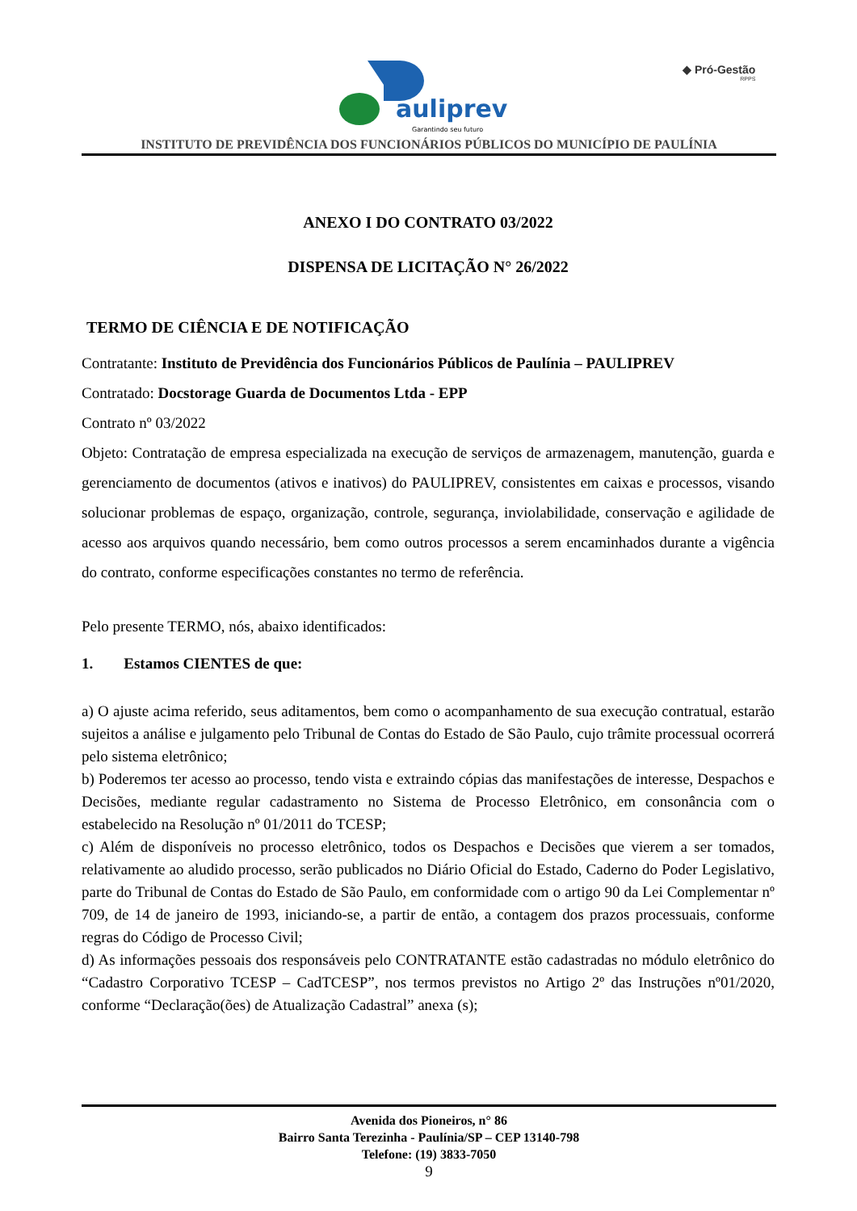auliprev
Garantindo seu futuro
◆ Pró-Gestão
RPPS
INSTITUTO DE PREVIDÊNCIA DOS FUNCIONÁRIOS PÚBLICOS DO MUNICÍPIO DE PAULÍNIA
ANEXO I DO CONTRATO 03/2022
DISPENSA DE LICITAÇÃO N° 26/2022
TERMO DE CIÊNCIA E DE NOTIFICAÇÃO
Contratante: Instituto de Previdência dos Funcionários Públicos de Paulínia – PAULIPREV
Contratado: Docstorage Guarda de Documentos Ltda - EPP
Contrato nº 03/2022
Objeto: Contratação de empresa especializada na execução de serviços de armazenagem, manutenção, guarda e gerenciamento de documentos (ativos e inativos) do PAULIPREV, consistentes em caixas e processos, visando solucionar problemas de espaço, organização, controle, segurança, inviolabilidade, conservação e agilidade de acesso aos arquivos quando necessário, bem como outros processos a serem encaminhados durante a vigência do contrato, conforme especificações constantes no termo de referência.
Pelo presente TERMO, nós, abaixo identificados:
1. Estamos CIENTES de que:
a) O ajuste acima referido, seus aditamentos, bem como o acompanhamento de sua execução contratual, estarão sujeitos a análise e julgamento pelo Tribunal de Contas do Estado de São Paulo, cujo trâmite processual ocorrerá pelo sistema eletrônico;
b) Poderemos ter acesso ao processo, tendo vista e extraindo cópias das manifestações de interesse, Despachos e Decisões, mediante regular cadastramento no Sistema de Processo Eletrônico, em consonância com o estabelecido na Resolução nº 01/2011 do TCESP;
c) Além de disponíveis no processo eletrônico, todos os Despachos e Decisões que vierem a ser tomados, relativamente ao aludido processo, serão publicados no Diário Oficial do Estado, Caderno do Poder Legislativo, parte do Tribunal de Contas do Estado de São Paulo, em conformidade com o artigo 90 da Lei Complementar nº 709, de 14 de janeiro de 1993, iniciando-se, a partir de então, a contagem dos prazos processuais, conforme regras do Código de Processo Civil;
d) As informações pessoais dos responsáveis pelo CONTRATANTE estão cadastradas no módulo eletrônico do “Cadastro Corporativo TCESP – CadTCESP”, nos termos previstos no Artigo 2º das Instruções nº01/2020, conforme “Declaração(ões) de Atualização Cadastral” anexa (s);
Avenida dos Pioneiros, n° 86
Bairro Santa Terezinha - Paulínia/SP – CEP 13140-798
Telefone: (19) 3833-7050
9